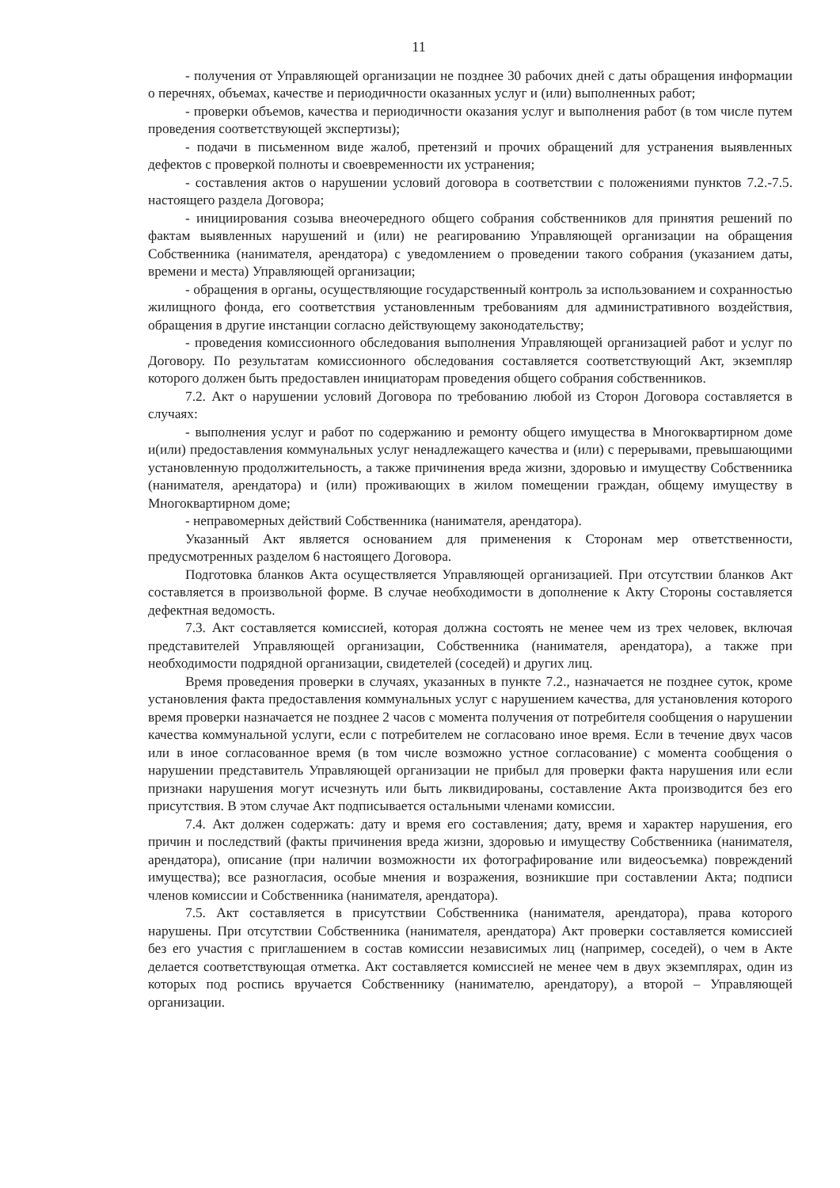11
- получения от Управляющей организации не позднее 30 рабочих дней с даты обращения информации о перечнях, объемах, качестве и периодичности оказанных услуг и (или) выполненных работ;
- проверки объемов, качества и периодичности оказания услуг и выполнения работ (в том числе путем проведения соответствующей экспертизы);
- подачи в письменном виде жалоб, претензий и прочих обращений для устранения выявленных дефектов с проверкой полноты и своевременности их устранения;
- составления актов о нарушении условий договора в соответствии с положениями пунктов 7.2.-7.5. настоящего раздела Договора;
- инициирования созыва внеочередного общего собрания собственников для принятия решений по фактам выявленных нарушений и (или) не реагированию Управляющей организации на обращения Собственника (нанимателя, арендатора) с уведомлением о проведении такого собрания (указанием даты, времени и места) Управляющей организации;
- обращения в органы, осуществляющие государственный контроль за использованием и сохранностью жилищного фонда, его соответствия установленным требованиям для административного воздействия, обращения в другие инстанции согласно действующему законодательству;
- проведения комиссионного обследования выполнения Управляющей организацией работ и услуг по Договору. По результатам комиссионного обследования составляется соответствующий Акт, экземпляр которого должен быть предоставлен инициаторам проведения общего собрания собственников.
7.2. Акт о нарушении условий Договора по требованию любой из Сторон Договора составляется в случаях:
- выполнения услуг и работ по содержанию и ремонту общего имущества в Многоквартирном доме и(или) предоставления коммунальных услуг ненадлежащего качества и (или) с перерывами, превышающими установленную продолжительность, а также причинения вреда жизни, здоровью и имуществу Собственника (нанимателя, арендатора) и (или) проживающих в жилом помещении граждан, общему имуществу в Многоквартирном доме;
- неправомерных действий Собственника (нанимателя, арендатора).
Указанный Акт является основанием для применения к Сторонам мер ответственности, предусмотренных разделом 6 настоящего Договора.
Подготовка бланков Акта осуществляется Управляющей организацией. При отсутствии бланков Акт составляется в произвольной форме. В случае необходимости в дополнение к Акту Стороны составляется дефектная ведомость.
7.3. Акт составляется комиссией, которая должна состоять не менее чем из трех человек, включая представителей Управляющей организации, Собственника (нанимателя, арендатора), а также при необходимости подрядной организации, свидетелей (соседей) и других лиц.
Время проведения проверки в случаях, указанных в пункте 7.2., назначается не позднее суток, кроме установления факта предоставления коммунальных услуг с нарушением качества, для установления которого время проверки назначается не позднее 2 часов с момента получения от потребителя сообщения о нарушении качества коммунальной услуги, если с потребителем не согласовано иное время. Если в течение двух часов или в иное согласованное время (в том числе возможно устное согласование) с момента сообщения о нарушении представитель Управляющей организации не прибыл для проверки факта нарушения или если признаки нарушения могут исчезнуть или быть ликвидированы, составление Акта производится без его присутствия. В этом случае Акт подписывается остальными членами комиссии.
7.4. Акт должен содержать: дату и время его составления; дату, время и характер нарушения, его причин и последствий (факты причинения вреда жизни, здоровью и имуществу Собственника (нанимателя, арендатора), описание (при наличии возможности их фотографирование или видеосъемка) повреждений имущества); все разногласия, особые мнения и возражения, возникшие при составлении Акта; подписи членов комиссии и Собственника (нанимателя, арендатора).
7.5. Акт составляется в присутствии Собственника (нанимателя, арендатора), права которого нарушены. При отсутствии Собственника (нанимателя, арендатора) Акт проверки составляется комиссией без его участия с приглашением в состав комиссии независимых лиц (например, соседей), о чем в Акте делается соответствующая отметка. Акт составляется комиссией не менее чем в двух экземплярах, один из которых под роспись вручается Собственнику (нанимателю, арендатору), а второй – Управляющей организации.